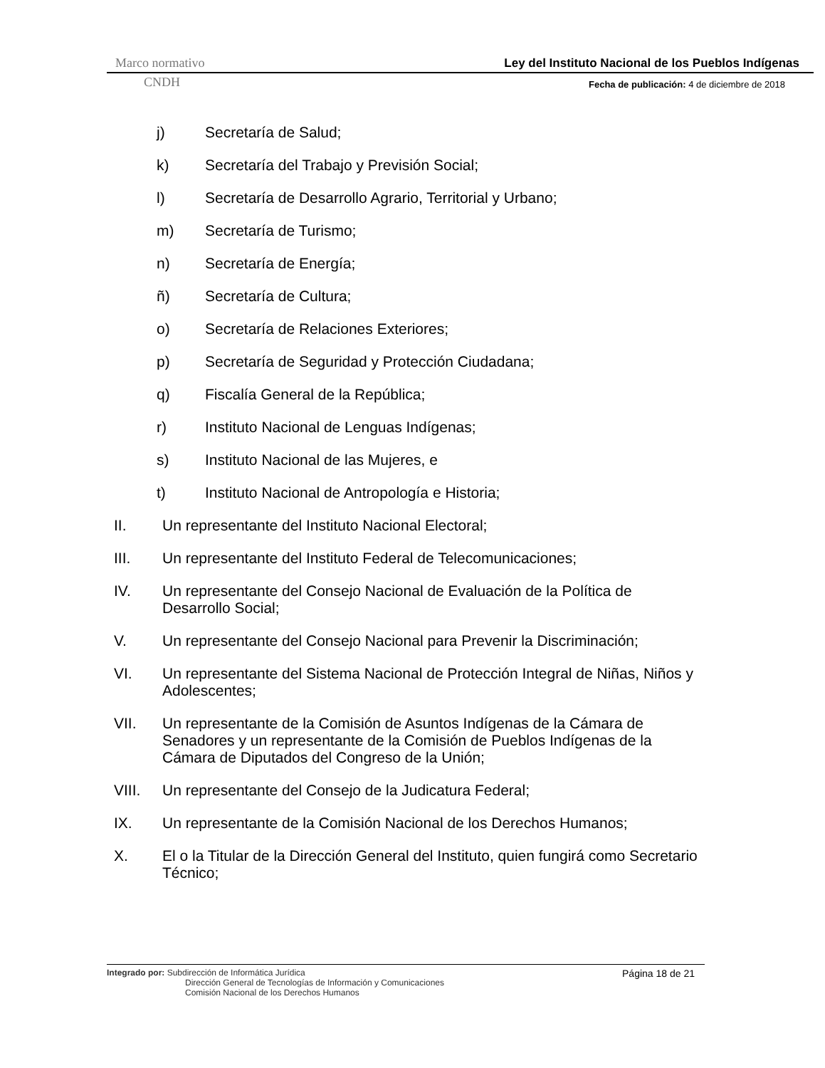Marco normativo Ley del Instituto Nacional de los Pueblos Indígenas
CNDH Fecha de publicación: 4 de diciembre de 2018
j) Secretaría de Salud;
k) Secretaría del Trabajo y Previsión Social;
l) Secretaría de Desarrollo Agrario, Territorial y Urbano;
m) Secretaría de Turismo;
n) Secretaría de Energía;
ñ) Secretaría de Cultura;
o) Secretaría de Relaciones Exteriores;
p) Secretaría de Seguridad y Protección Ciudadana;
q) Fiscalía General de la República;
r) Instituto Nacional de Lenguas Indígenas;
s) Instituto Nacional de las Mujeres, e
t) Instituto Nacional de Antropología e Historia;
II. Un representante del Instituto Nacional Electoral;
III. Un representante del Instituto Federal de Telecomunicaciones;
IV. Un representante del Consejo Nacional de Evaluación de la Política de Desarrollo Social;
V. Un representante del Consejo Nacional para Prevenir la Discriminación;
VI. Un representante del Sistema Nacional de Protección Integral de Niñas, Niños y Adolescentes;
VII. Un representante de la Comisión de Asuntos Indígenas de la Cámara de Senadores y un representante de la Comisión de Pueblos Indígenas de la Cámara de Diputados del Congreso de la Unión;
VIII. Un representante del Consejo de la Judicatura Federal;
IX. Un representante de la Comisión Nacional de los Derechos Humanos;
X. El o la Titular de la Dirección General del Instituto, quien fungirá como Secretario Técnico;
Integrado por: Subdirección de Informática Jurídica
Dirección General de Tecnologías de Información y Comunicaciones
Comisión Nacional de los Derechos Humanos
Página 18 de 21